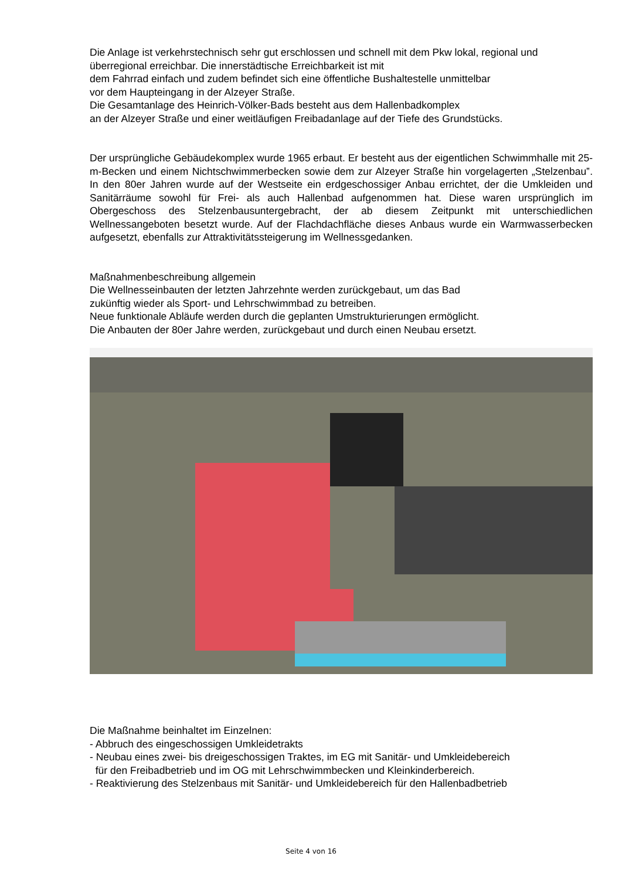Die Anlage ist verkehrstechnisch sehr gut erschlossen und schnell mit dem Pkw lokal, regional und überregional erreichbar. Die innerstädtische Erreichbarkeit ist mit
dem Fahrrad einfach und zudem befindet sich eine öffentliche Bushaltestelle unmittelbar
vor dem Haupteingang in der Alzeyer Straße.
Die Gesamtanlage des Heinrich-Völker-Bads besteht aus dem Hallenbadkomplex
an der Alzeyer Straße und einer weitläufigen Freibadanlage auf der Tiefe des Grundstücks.
Der ursprüngliche Gebäudekomplex wurde 1965 erbaut. Er besteht aus der eigentlichen Schwimmhalle mit 25-m-Becken und einem Nichtschwimmerbecken sowie dem zur Alzeyer Straße hin vorgelagerten „Stelzenbau‟. In den 80er Jahren wurde auf der Westseite ein erdgeschossiger Anbau errichtet, der die Umkleiden und Sanitärräume sowohl für Frei- als auch Hallenbad aufgenommen hat. Diese waren ursprünglich im Obergeschoss des Stelzenbausuntergebracht, der ab diesem Zeitpunkt mit unterschiedlichen Wellnessangeboten besetzt wurde. Auf der Flachdachfläche dieses Anbaus wurde ein Warmwasserbecken aufgesetzt, ebenfalls zur Attraktivitätssteigerung im Wellnessgedanken.
Maßnahmenbeschreibung allgemein
Die Wellnesseinbauten der letzten Jahrzehnte werden zurückgebaut, um das Bad
zukünftig wieder als Sport- und Lehrschwimmbad zu betreiben.
Neue funktionale Abläufe werden durch die geplanten Umstrukturierungen ermöglicht.
Die Anbauten der 80er Jahre werden, zurückgebaut und durch einen Neubau ersetzt.
Die Maßnahme beinhaltet im Einzelnen:
- Abbruch des eingeschossigen Umkleidetrakts
- Neubau eines zwei- bis dreigeschossigen Traktes, im EG mit Sanitär- und Umkleidebereich
für den Freibadbetrieb und im OG mit Lehrschwimmbecken und Kleinkinderbereich.
- Reaktivierung des Stelzenbaus mit Sanitär- und Umkleidebereich für den Hallenbadbetrieb
Seite 4 von 16